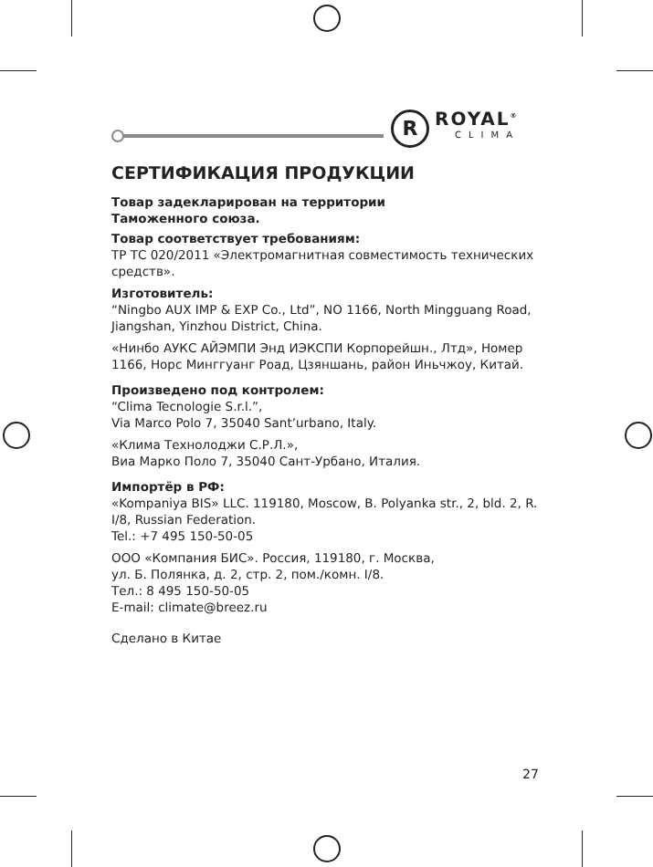R ROYAL<sup>®</sup>
CLIMA
СЕРТИФИКАЦИЯ ПРОДУКЦИИ
Товар задекларирован на территории
Таможенного союза.
Товар соответствует требованиям:
ТР ТС 020/2011 «Электромагнитная совместимость технических средств».
Изготовитель:
“Ningbo AUX IMP & EXP Co., Ltd”, NO 1166, North Mingguang Road, Jiangshan, Yinzhou District, China.
«Нинбо АУКС АЙЭМПИ Энд ИЭКСПИ Корпорейшн., Лтд», Номер 1166, Норс Минггуанг Роад, Цзяншань, район Иньчжоу, Китай.
Произведено под контролем:
“Clima Tecnologie S.r.l.”,
Via Marco Polo 7, 35040 Sant’urbano, Italy.
«Клима Технолоджи С.Р.Л.»,
Виа Марко Поло 7, 35040 Сант-Урбано, Италия.
Импортёр в РФ:
«Kompaniya BIS» LLC. 119180, Moscow, B. Polyanka str., 2, bld. 2, R. I/8, Russian Federation.
Tel.: +7 495 150-50-05
ООО «Компания БИС». Россия, 119180, г. Москва,
ул. Б. Полянка, д. 2, стр. 2, пом./комн. I/8.
Тел.: 8 495 150-50-05
E-mail: climate@breez.ru
Сделано в Китае
27